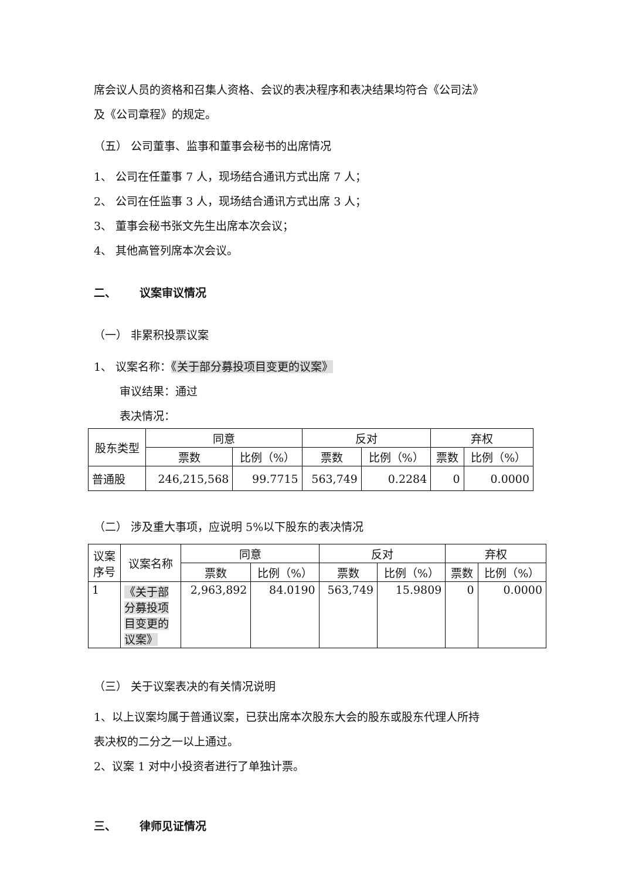席会议人员的资格和召集人资格、会议的表决程序和表决结果均符合《公司法》
及《公司章程》的规定。
（五） 公司董事、监事和董事会秘书的出席情况
1、 公司在任董事 7 人，现场结合通讯方式出席 7 人；
2、 公司在任监事 3 人，现场结合通讯方式出席 3 人；
3、 董事会秘书张文先生出席本次会议；
4、 其他高管列席本次会议。
二、 议案审议情况
（一） 非累积投票议案
1、 议案名称：《关于部分募投项目变更的议案》
审议结果：通过
表决情况：
| 股东类型 | 同意 | | 反对 | | 弃权 | |
| --- | --- | --- | --- | --- | --- | --- |
| | 票数 | 比例（%） | 票数 | 比例（%） | 票数 | 比例（%） |
| 普通股 | 246,215,568 | 99.7715 | 563,749 | 0.2284 | 0 | 0.0000 |
（二） 涉及重大事项，应说明 5%以下股东的表决情况
| 议案 序号 | 议案名称 | 同意 | | 反对 | | 弃权 | |
| --- | --- | --- | --- | --- | --- | --- | --- |
| | | 票数 | 比例（%） | 票数 | 比例（%） | 票数 | 比例（%） |
| 1 | 《关于部分募投项目变更的议案》 | 2,963,892 | 84.0190 | 563,749 | 15.9809 | 0 | 0.0000 |
（三） 关于议案表决的有关情况说明
1、以上议案均属于普通议案，已获出席本次股东大会的股东或股东代理人所持
表决权的二分之一以上通过。
2、议案 1 对中小投资者进行了单独计票。
三、 律师见证情况